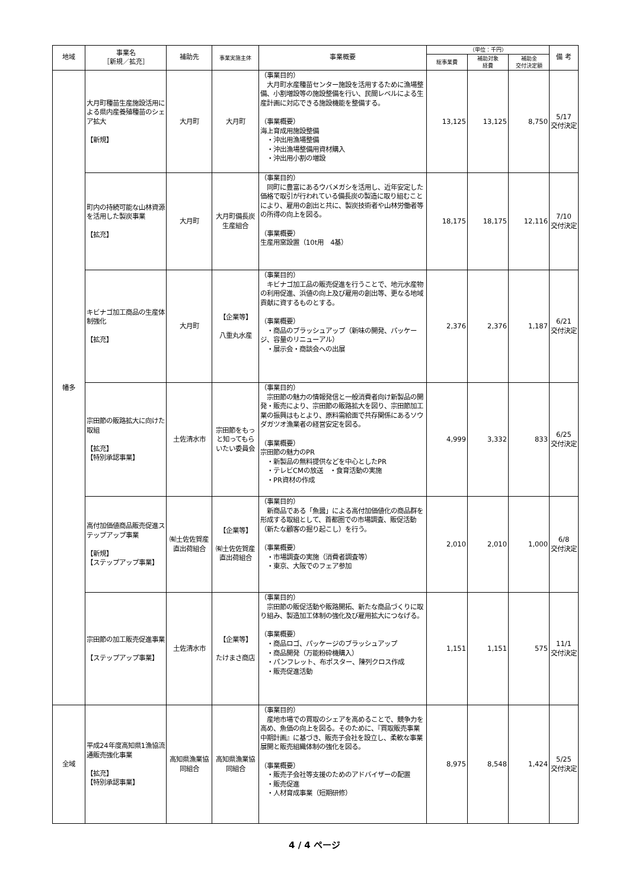| 地域 | 事業名 ［新規／拡充］ | 補助先 | 事業実施主体 | 事業概要 | （単位：千円） | | | 備 考 |
| --- | --- | --- | --- | --- | --- | --- | --- | --- |
| | | | | | 総事業費 | 補助対象 経費 | 補助金 交付決定額 | |
| 幡多 | 大月町種苗生産施設活用による県内産養殖種苗のシェア拡大 【新規】 | 大月町 | 大月町 | （事業目的） 大月町水産種苗センター施設を活用するために漁場整備、小割増設等の施設整備を行い、民間レベルによる生産計画に対応できる施設機能を整備する。 （事業概要） 海上育成用施設整備 ・沖出用漁場整備 ・沖出漁場整備用資材購入 ・沖出用小割の増設 | 13,125 | 13,125 | 8,750 | 5/17 交付決定 |
| | 町内の持続可能な山林資源を活用した製炭事業 【拡充】 | 大月町 | 大月町備長炭生産組合 | （事業目的） 同町に豊富にあるウバメガシを活用し、近年安定した価格で取引が行われている備長炭の製造に取り組むことにより、雇用の創出と共に、製炭技術者や山林労働者等の所得の向上を図る。 （事業概要） 生産用窯設置（10t用 4基） | 18,175 | 18,175 | 12,116 | 7/10 交付決定 |
| | キビナゴ加工商品の生産体制強化 【拡充】 | 大月町 | 【企業等】 八重丸水産 | （事業目的） キビナゴ加工品の販売促進を行うことで、地元水産物の利用促進、浜値の向上及び雇用の創出等、更なる地域貢献に資するものとする。 （事業概要） ・商品のブラッシュアップ（新味の開発、パッケージ、容量のリニューアル） ・展示会・商談会への出展 | 2,376 | 2,376 | 1,187 | 6/21 交付決定 |
| | 宗田節の販路拡大に向けた取組 【拡充】 【特別承認事業】 | 土佐清水市 | 宗田節をもっと知ってもらいたい委員会 | （事業目的） 宗田節の魅力の情報発信と一般消費者向け新製品の開発・販売により、宗田節の販路拡大を図り、宗田節加工業の振興はもとより、原料需給面で共存関係にあるソウダガツオ漁業者の経営安定を図る。 （事業概要） 宗田節の魅力のPR ・新製品の無料提供などを中心としたPR ・テレビCMの放送 ・食育活動の実施 ・PR資材の作成 | 4,999 | 3,332 | 833 | 6/25 交付決定 |
| | 高付加価値商品販売促進ステップアップ事業 【新規】 【ステップアップ事業】 | ㈲土佐佐賀産直出荷組合 | 【企業等】 ㈲土佐佐賀産直出荷組合 | （事業目的） 新商品である「魚醤」による高付加価値化の商品群を形成する取組として、首都圏での市場調査、販促活動（新たな顧客の掘り起こし）を行う。 （事業概要） ・市場調査の実施（消費者調査等） ・東京、大阪でのフェア参加 | 2,010 | 2,010 | 1,000 | 6/8 交付決定 |
| | 宗田節の加工販売促進事業 【ステップアップ事業】 | 土佐清水市 | 【企業等】 たけまさ商店 | （事業目的） 宗田節の販促活動や販路開拓、新たな商品づくりに取り組み、製造加工体制の強化及び雇用拡大につなげる。 （事業概要） ・商品ロゴ、パッケージのブラッシュアップ ・商品開発（万能粉砕機購入） ・パンフレット、布ポスター、陳列クロス作成 ・販売促進活動 | 1,151 | 1,151 | 575 | 11/1 交付決定 |
| 全域 | 平成24年度高知県1漁協流通販売強化事業 【拡充】 【特別承認事業】 | 高知県漁業協同組合 | 高知県漁業協同組合 | （事業目的） 産地市場での買取のシェアを高めることで、競争力を高め、魚価の向上を図る。そのために、『買取販売事業中期計画』に基づき、販売子会社を設立し、柔軟な事業展開と販売組織体制の強化を図る。 （事業概要） ・販売子会社等支援のためのアドバイザーの配置 ・販売促進 ・人材育成事業（短期研修） | 8,975 | 8,548 | 1,424 | 5/25 交付決定 |
4 / 4 ページ